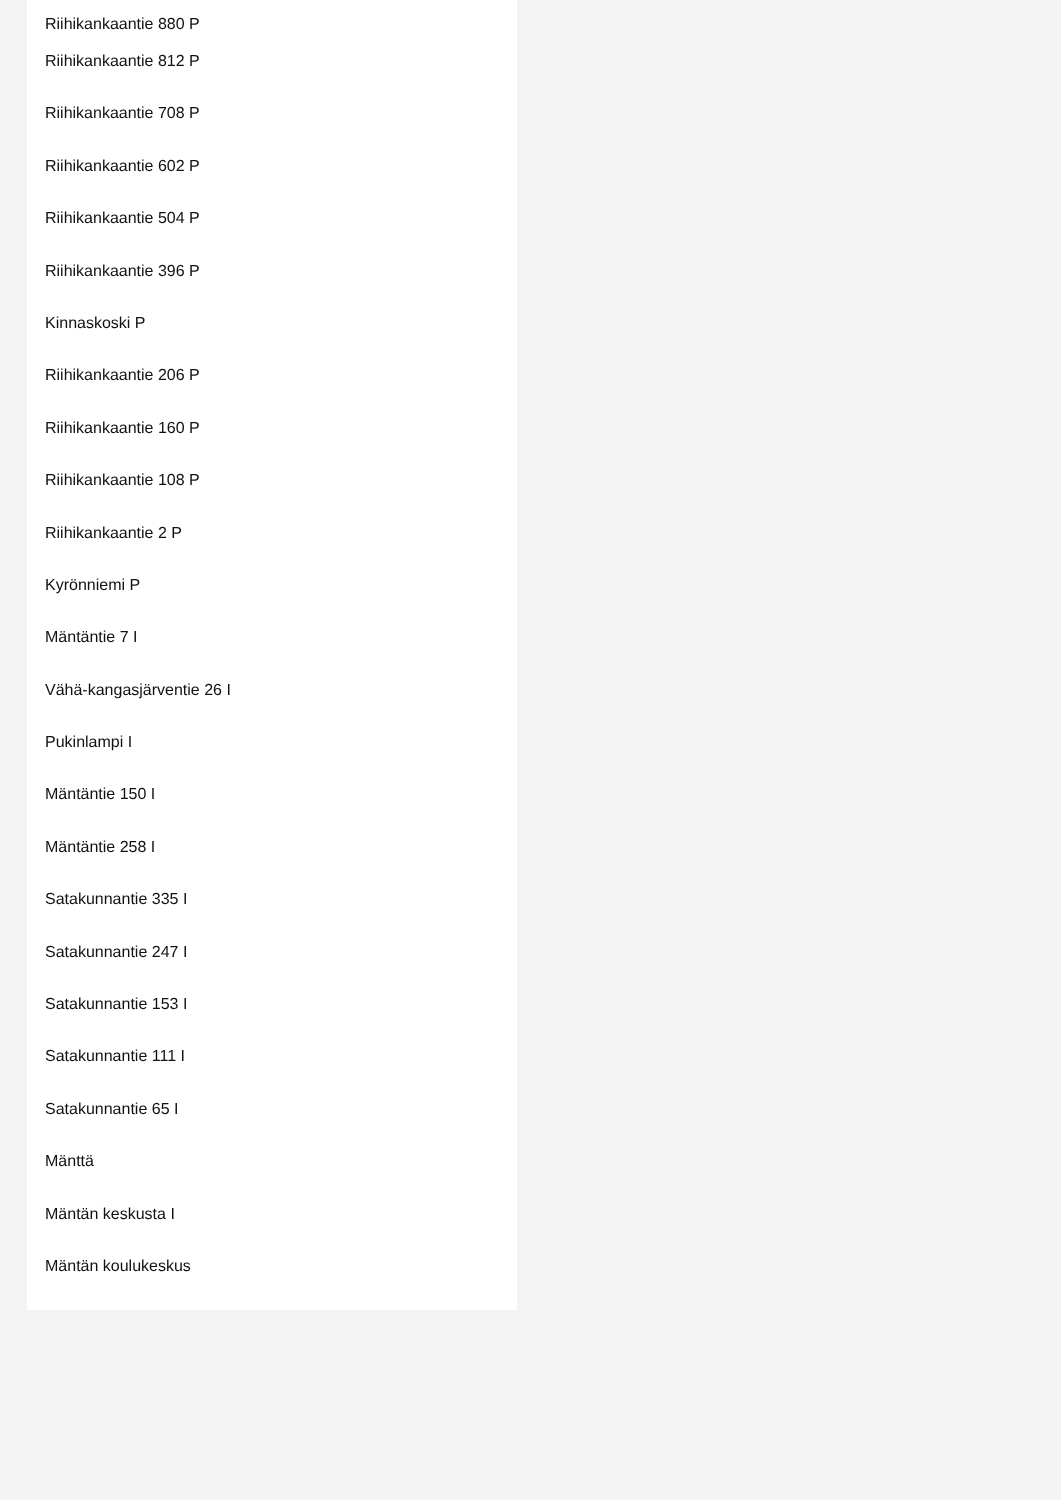Riihikankaantie 880 P
Riihikankaantie 812 P
Riihikankaantie 708 P
Riihikankaantie 602 P
Riihikankaantie 504 P
Riihikankaantie 396 P
Kinnaskoski P
Riihikankaantie 206 P
Riihikankaantie 160 P
Riihikankaantie 108 P
Riihikankaantie 2 P
Kyrönniemi P
Mäntäntie 7 I
Vähä-kangasjärventie 26 I
Pukinlampi I
Mäntäntie 150 I
Mäntäntie 258 I
Satakunnantie 335 I
Satakunnantie 247 I
Satakunnantie 153 I
Satakunnantie 111 I
Satakunnantie 65 I
Mänttä
Mäntän keskusta I
Mäntän koulukeskus